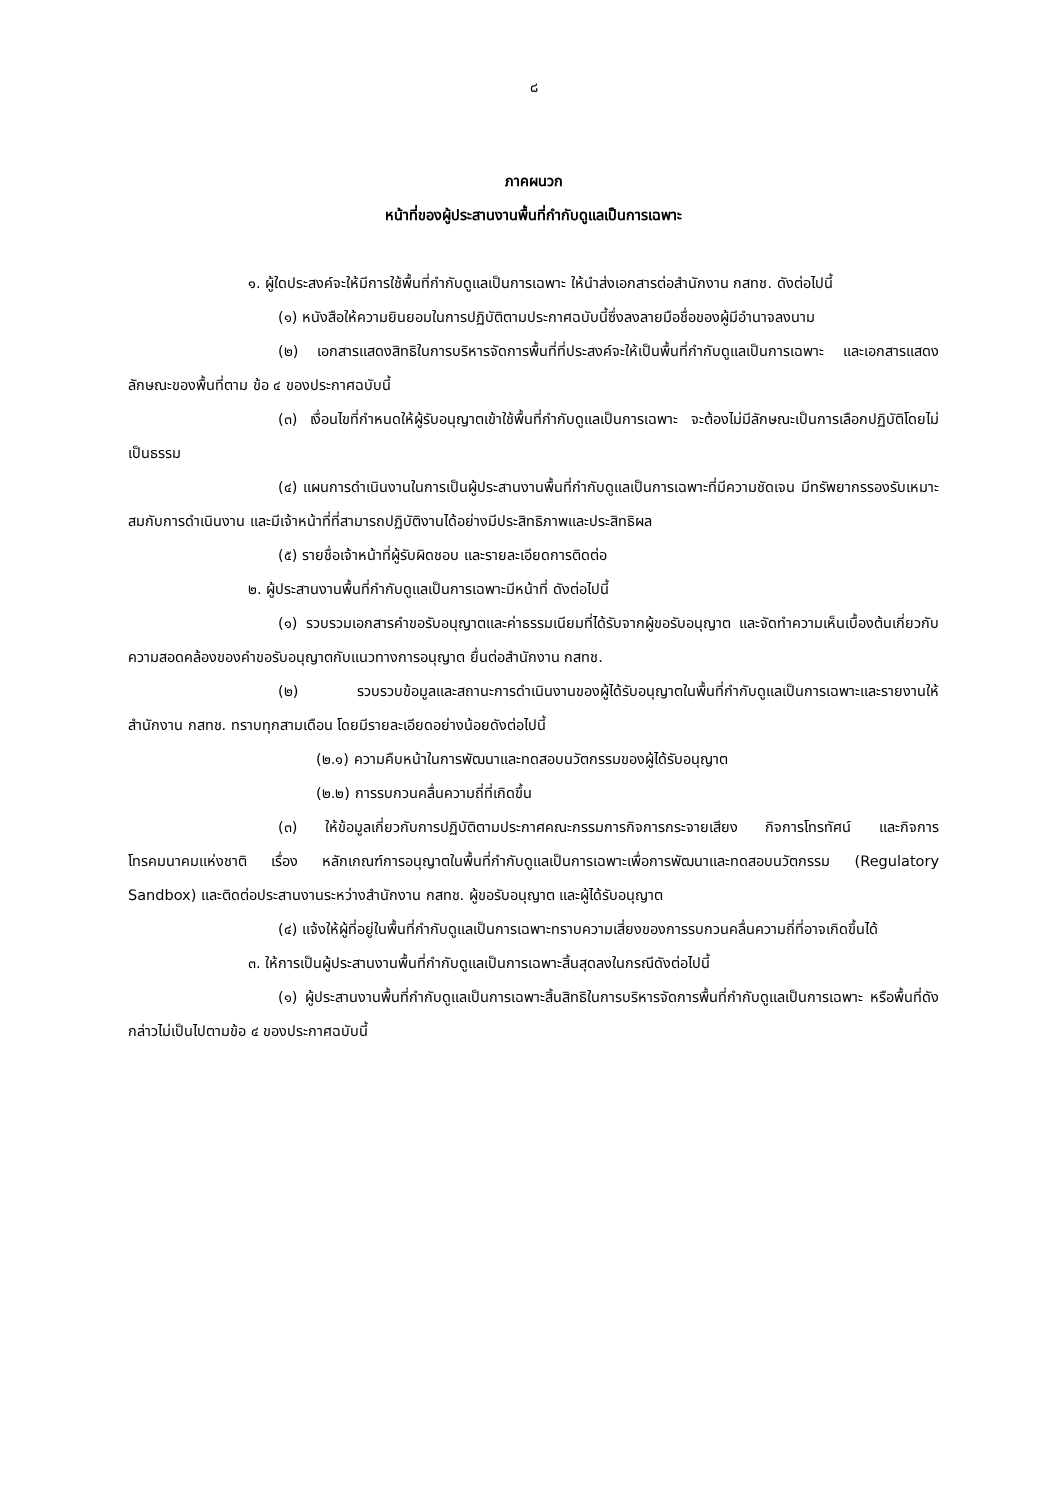๘
ภาคผนวก
หน้าที่ของผู้ประสานงานพื้นที่กำกับดูแลเป็นการเฉพาะ
๑. ผู้ใดประสงค์จะให้มีการใช้พื้นที่กำกับดูแลเป็นการเฉพาะ ให้นำส่งเอกสารต่อสำนักงาน กสทช. ดังต่อไปนี้
(๑) หนังสือให้ความยินยอมในการปฏิบัติตามประกาศฉบับนี้ซึ่งลงลายมือชื่อของผู้มีอำนาจลงนาม
(๒) เอกสารแสดงสิทธิในการบริหารจัดการพื้นที่ที่ประสงค์จะให้เป็นพื้นที่กำกับดูแลเป็นการเฉพาะ และเอกสารแสดงลักษณะของพื้นที่ตาม ข้อ ๔ ของประกาศฉบับนี้
(๓) เงื่อนไขที่กำหนดให้ผู้รับอนุญาตเข้าใช้พื้นที่กำกับดูแลเป็นการเฉพาะ จะต้องไม่มีลักษณะเป็นการเลือกปฏิบัติโดยไม่เป็นธรรม
(๔) แผนการดำเนินงานในการเป็นผู้ประสานงานพื้นที่กำกับดูแลเป็นการเฉพาะที่มีความชัดเจน มีทรัพยากรรองรับเหมาะสมกับการดำเนินงาน และมีเจ้าหน้าที่ที่สามารถปฏิบัติงานได้อย่างมีประสิทธิภาพและประสิทธิผล
(๕) รายชื่อเจ้าหน้าที่ผู้รับผิดชอบ และรายละเอียดการติดต่อ
๒. ผู้ประสานงานพื้นที่กำกับดูแลเป็นการเฉพาะมีหน้าที่ ดังต่อไปนี้
(๑) รวบรวมเอกสารคำขอรับอนุญาตและค่าธรรมเนียมที่ได้รับจากผู้ขอรับอนุญาต และจัดทำความเห็นเบื้องต้นเกี่ยวกับความสอดคล้องของคำขอรับอนุญาตกับแนวทางการอนุญาต ยื่นต่อสำนักงาน กสทช.
(๒) รวบรวบข้อมูลและสถานะการดำเนินงานของผู้ได้รับอนุญาตในพื้นที่กำกับดูแลเป็นการเฉพาะและรายงานให้สำนักงาน กสทช. ทราบทุกสามเดือน โดยมีรายละเอียดอย่างน้อยดังต่อไปนี้
(๒.๑) ความคืบหน้าในการพัฒนาและทดสอบนวัตกรรมของผู้ได้รับอนุญาต
(๒.๒) การรบกวนคลื่นความถี่ที่เกิดขึ้น
(๓) ให้ข้อมูลเกี่ยวกับการปฏิบัติตามประกาศคณะกรรมการกิจการกระจายเสียง กิจการโทรทัศน์ และกิจการโทรคมนาคมแห่งชาติ เรื่อง หลักเกณฑ์การอนุญาตในพื้นที่กำกับดูแลเป็นการเฉพาะเพื่อการพัฒนาและทดสอบนวัตกรรม (Regulatory Sandbox) และติดต่อประสานงานระหว่างสำนักงาน กสทช. ผู้ขอรับอนุญาต และผู้ได้รับอนุญาต
(๔) แจ้งให้ผู้ที่อยู่ในพื้นที่กำกับดูแลเป็นการเฉพาะทราบความเสี่ยงของการรบกวนคลื่นความถี่ที่อาจเกิดขึ้นได้
๓. ให้การเป็นผู้ประสานงานพื้นที่กำกับดูแลเป็นการเฉพาะสิ้นสุดลงในกรณีดังต่อไปนี้
(๑) ผู้ประสานงานพื้นที่กำกับดูแลเป็นการเฉพาะสิ้นสิทธิในการบริหารจัดการพื้นที่กำกับดูแลเป็นการเฉพาะ หรือพื้นที่ดังกล่าวไม่เป็นไปตามข้อ ๔ ของประกาศฉบับนี้